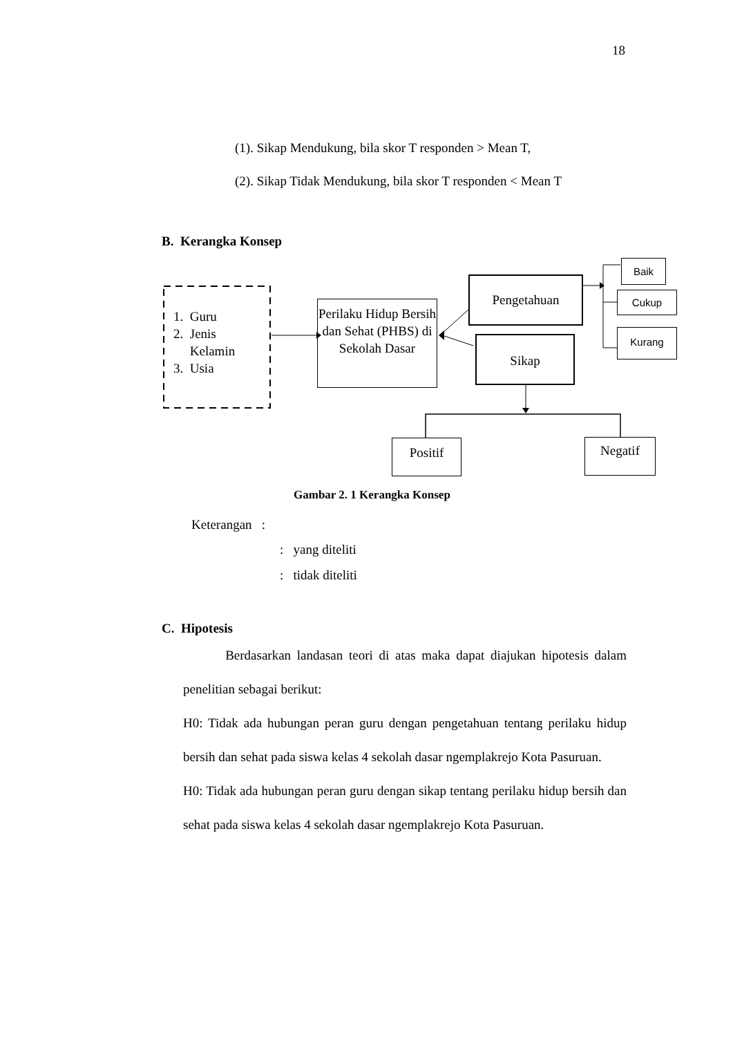18
(1). Sikap Mendukung, bila skor T responden > Mean T,
(2). Sikap Tidak Mendukung, bila skor T responden < Mean T
B. Kerangka Konsep
1. Guru
2. Jenis
Kelamin
3. Usia
Perilaku Hidup Bersih dan Sehat (PHBS) di Sekolah Dasar
Pengetahuan
Sikap
Baik
Cukup
Kurang
Positif Negatif
Gambar 2. 1 Kerangka Konsep
Keterangan :
: yang diteliti
: tidak diteliti
C. Hipotesis
Berdasarkan landasan teori di atas maka dapat diajukan hipotesis dalam penelitian sebagai berikut:
H0: Tidak ada hubungan peran guru dengan pengetahuan tentang perilaku hidup bersih dan sehat pada siswa kelas 4 sekolah dasar ngemplakrejo Kota Pasuruan.
H0: Tidak ada hubungan peran guru dengan sikap tentang perilaku hidup bersih dan sehat pada siswa kelas 4 sekolah dasar ngemplakrejo Kota Pasuruan.